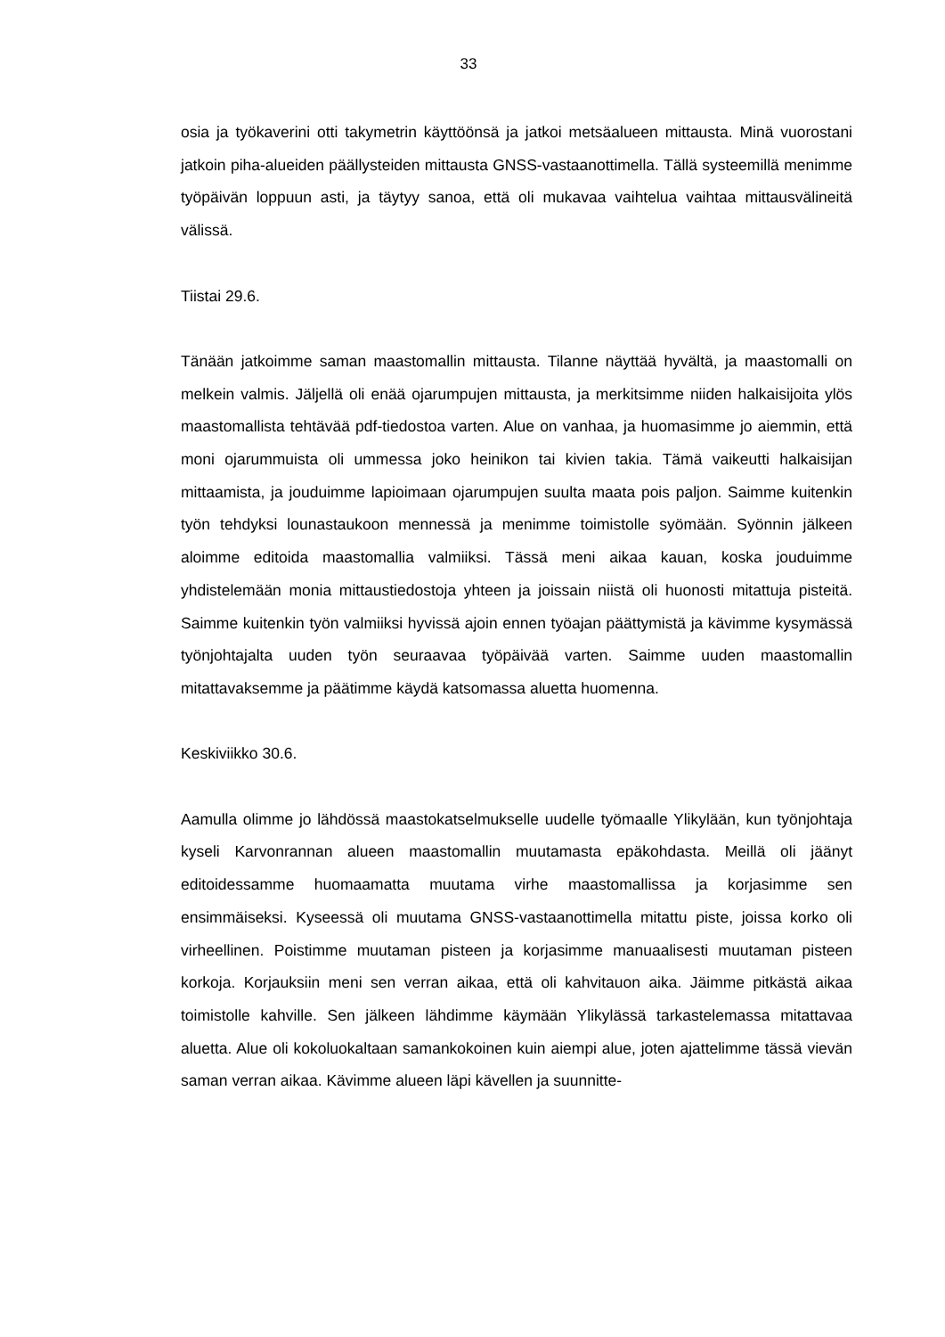33
osia ja työkaverini otti takymetrin käyttöönsä ja jatkoi metsäalueen mittausta. Minä vuorostani jatkoin piha-alueiden päällysteiden mittausta GNSS-vastaanottimella. Tällä systeemillä menimme työpäivän loppuun asti, ja täytyy sanoa, että oli mukavaa vaihtelua vaihtaa mittausvälineitä välissä.
Tiistai 29.6.
Tänään jatkoimme saman maastomallin mittausta. Tilanne näyttää hyvältä, ja maastomalli on melkein valmis. Jäljellä oli enää ojarumpujen mittausta, ja merkitsimme niiden halkaisijoita ylös maastomallista tehtävää pdf-tiedostoa varten. Alue on vanhaa, ja huomasimme jo aiemmin, että moni ojarummuista oli ummessa joko heinikon tai kivien takia. Tämä vaikeutti halkaisijan mittaamista, ja jouduimme lapioimaan ojarumpujen suulta maata pois paljon. Saimme kuitenkin työn tehdyksi lounastaukoon mennessä ja menimme toimistolle syömään. Syönnin jälkeen aloimme editoida maastomallia valmiiksi. Tässä meni aikaa kauan, koska jouduimme yhdistelemään monia mittaustiedostoja yhteen ja joissain niistä oli huonosti mitattuja pisteitä. Saimme kuitenkin työn valmiiksi hyvissä ajoin ennen työajan päättymistä ja kävimme kysymässä työnjohtajalta uuden työn seuraavaa työpäivää varten. Saimme uuden maastomallin mitattavaksemme ja päätimme käydä katsomassa aluetta huomenna.
Keskiviikko 30.6.
Aamulla olimme jo lähdössä maastokatselmukselle uudelle työmaalle Ylikylään, kun työnjohtaja kyseli Karvonrannan alueen maastomallin muutamasta epäkohdasta. Meillä oli jäänyt editoidessamme huomaamatta muutama virhe maastomallissa ja korjasimme sen ensimmäiseksi. Kyseessä oli muutama GNSS-vastaanottimella mitattu piste, joissa korko oli virheellinen. Poistimme muutaman pisteen ja korjasimme manuaalisesti muutaman pisteen korkoja. Korjauksiin meni sen verran aikaa, että oli kahvitauon aika. Jäimme pitkästä aikaa toimistolle kahville. Sen jälkeen lähdimme käymään Ylikylässä tarkastelemassa mitattavaa aluetta. Alue oli kokoluokaltaan samankokoinen kuin aiempi alue, joten ajattelimme tässä vievän saman verran aikaa. Kävimme alueen läpi kävellen ja suunnitte-